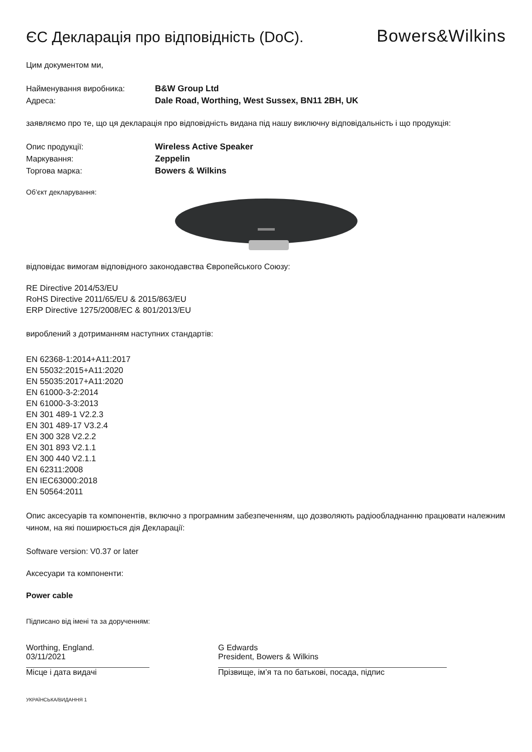ЄС Декларація про відповідність (DoC).
Bowers&Wilkins
Цим документом ми,
Найменування виробника: B&W Group Ltd
Адреса: Dale Road, Worthing, West Sussex, BN11 2BH, UK
заявляємо про те, що ця декларація про відповідність видана під нашу виключну відповідальність і що продукція:
Опис продукції: Wireless Active Speaker
Маркування: Zeppelin
Торгова марка: Bowers & Wilkins
Об’єкт декларування:
відповідає вимогам відповідного законодавства Європейського Союзу:
RE Directive 2014/53/EU
RoHS Directive 2011/65/EU & 2015/863/EU
ERP Directive 1275/2008/EC & 801/2013/EU
вироблений з дотриманням наступних стандартів:
EN 62368-1:2014+A11:2017
EN 55032:2015+A11:2020
EN 55035:2017+A11:2020
EN 61000-3-2:2014
EN 61000-3-3:2013
EN 301 489-1 V2.2.3
EN 301 489-17 V3.2.4
EN 300 328 V2.2.2
EN 301 893 V2.1.1
EN 300 440 V2.1.1
EN 62311:2008
EN IEC63000:2018
EN 50564:2011
Опис аксесуарів та компонентів, включно з програмним забезпеченням, що дозволяють радіообладнанню працювати належним чином, на які поширюється дія Декларації:
Software version: V0.37 or later
Аксесуари та компоненти:
Power cable
Підписано від імені та за дорученням:
Worthing, England.
03/11/2021
Місце і дата видачі
G Edwards
President, Bowers & Wilkins
Прізвище, ім’я та по батькові, посада, підпис
УКРАЇНСЬКА/ВИДАННЯ 1